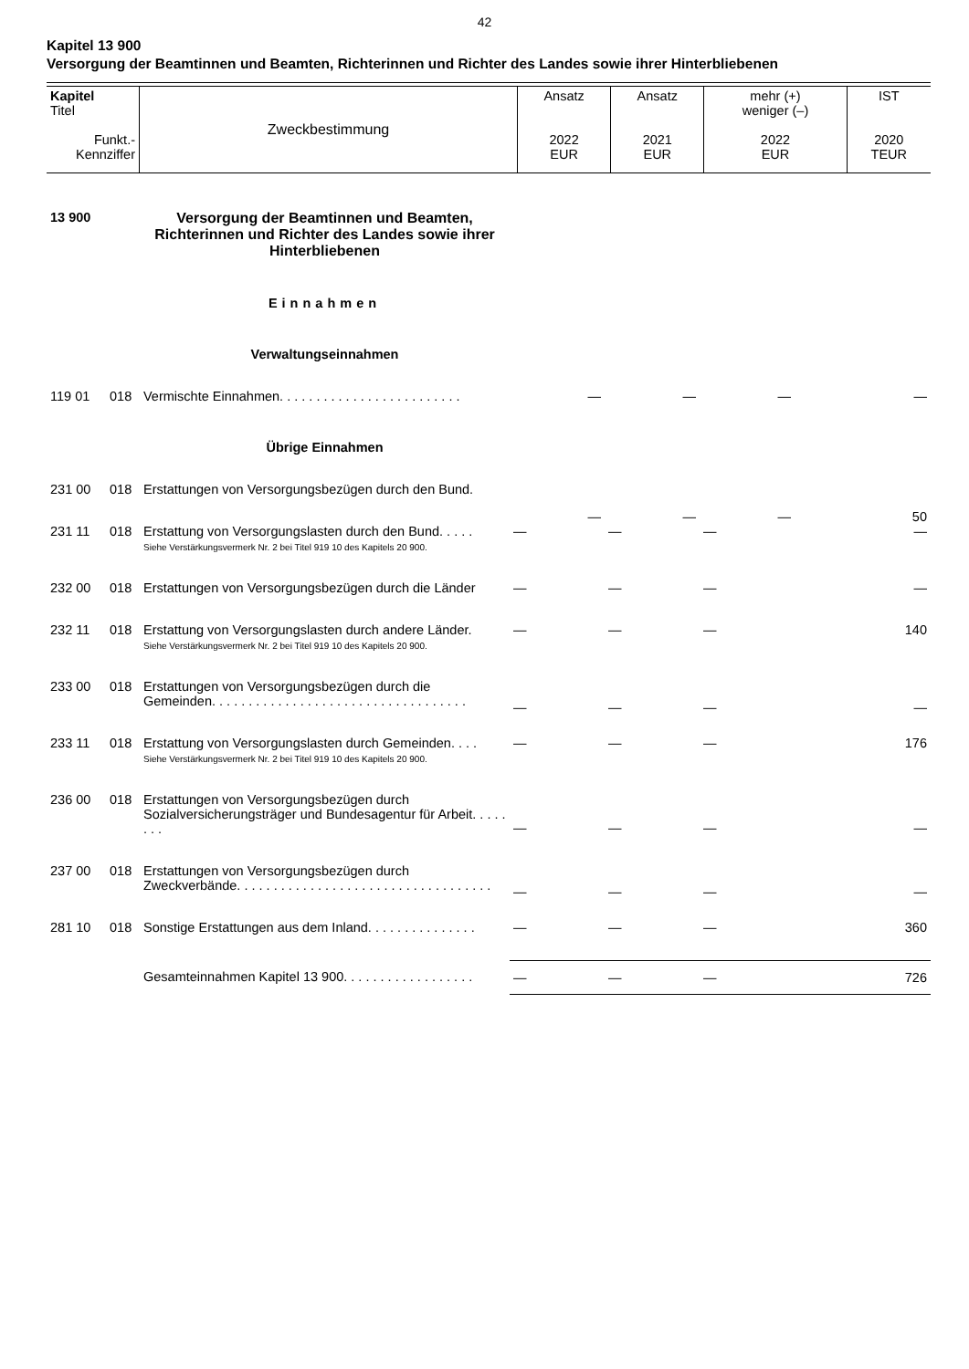42
Kapitel 13 900
Versorgung der Beamtinnen und Beamten, Richterinnen und Richter des Landes sowie ihrer Hinterbliebenen
| Kapitel Titel Funkt.- Kennziffer | Zweckbestimmung | Ansatz 2022 EUR | Ansatz 2021 EUR | mehr (+) weniger (–) 2022 EUR | IST 2020 TEUR |
| 13 900 | | Versorgung der Beamtinnen und Beamten, Richterinnen und Richter des Landes sowie ihrer Hinterbliebenen | | | | |
| | | Einnahmen | | | | |
| | | Verwaltungseinnahmen | | | | |
| 119 01 | 018 | Vermischte Einnahmen. . . . . . . . . . . . . . . . . . . . . . . . . | — | — | — | — |
| | | Übrige Einnahmen | | | | |
| 231 00 | 018 | Erstattungen von Versorgungsbezügen durch den Bund. | — | — | — | 50 |
| 231 11 | 018 | Erstattung von Versorgungslasten durch den Bund. . . . . Siehe Verstärkungsvermerk Nr. 2 bei Titel 919 10 des Kapitels 20 900. | — | — | — | — |
| 232 00 | 018 | Erstattungen von Versorgungsbezügen durch die Länder | — | — | — | — |
| 232 11 | 018 | Erstattung von Versorgungslasten durch andere Länder. Siehe Verstärkungsvermerk Nr. 2 bei Titel 919 10 des Kapitels 20 900. | — | — | — | 140 |
| 233 00 | 018 | Erstattungen von Versorgungsbezügen durch die Gemeinden. . . . . . . . . . . . . . . . . . . . . . . . . . . . . . . . . . . | — | — | — | — |
| 233 11 | 018 | Erstattung von Versorgungslasten durch Gemeinden. . . . Siehe Verstärkungsvermerk Nr. 2 bei Titel 919 10 des Kapitels 20 900. | — | — | — | 176 |
| 236 00 | 018 | Erstattungen von Versorgungsbezügen durch Sozialversicherungsträger und Bundesagentur für Arbeit. . . . . . . . | — | — | — | — |
| 237 00 | 018 | Erstattungen von Versorgungsbezügen durch Zweckverbände. . . . . . . . . . . . . . . . . . . . . . . . . . . . . . . . . . . | — | — | — | — |
| 281 10 | 018 | Sonstige Erstattungen aus dem Inland. . . . . . . . . . . . . . . | — | — | — | 360 |
| | | Gesamteinnahmen Kapitel 13 900. . . . . . . . . . . . . . . . . . | — | — | — | 726 |